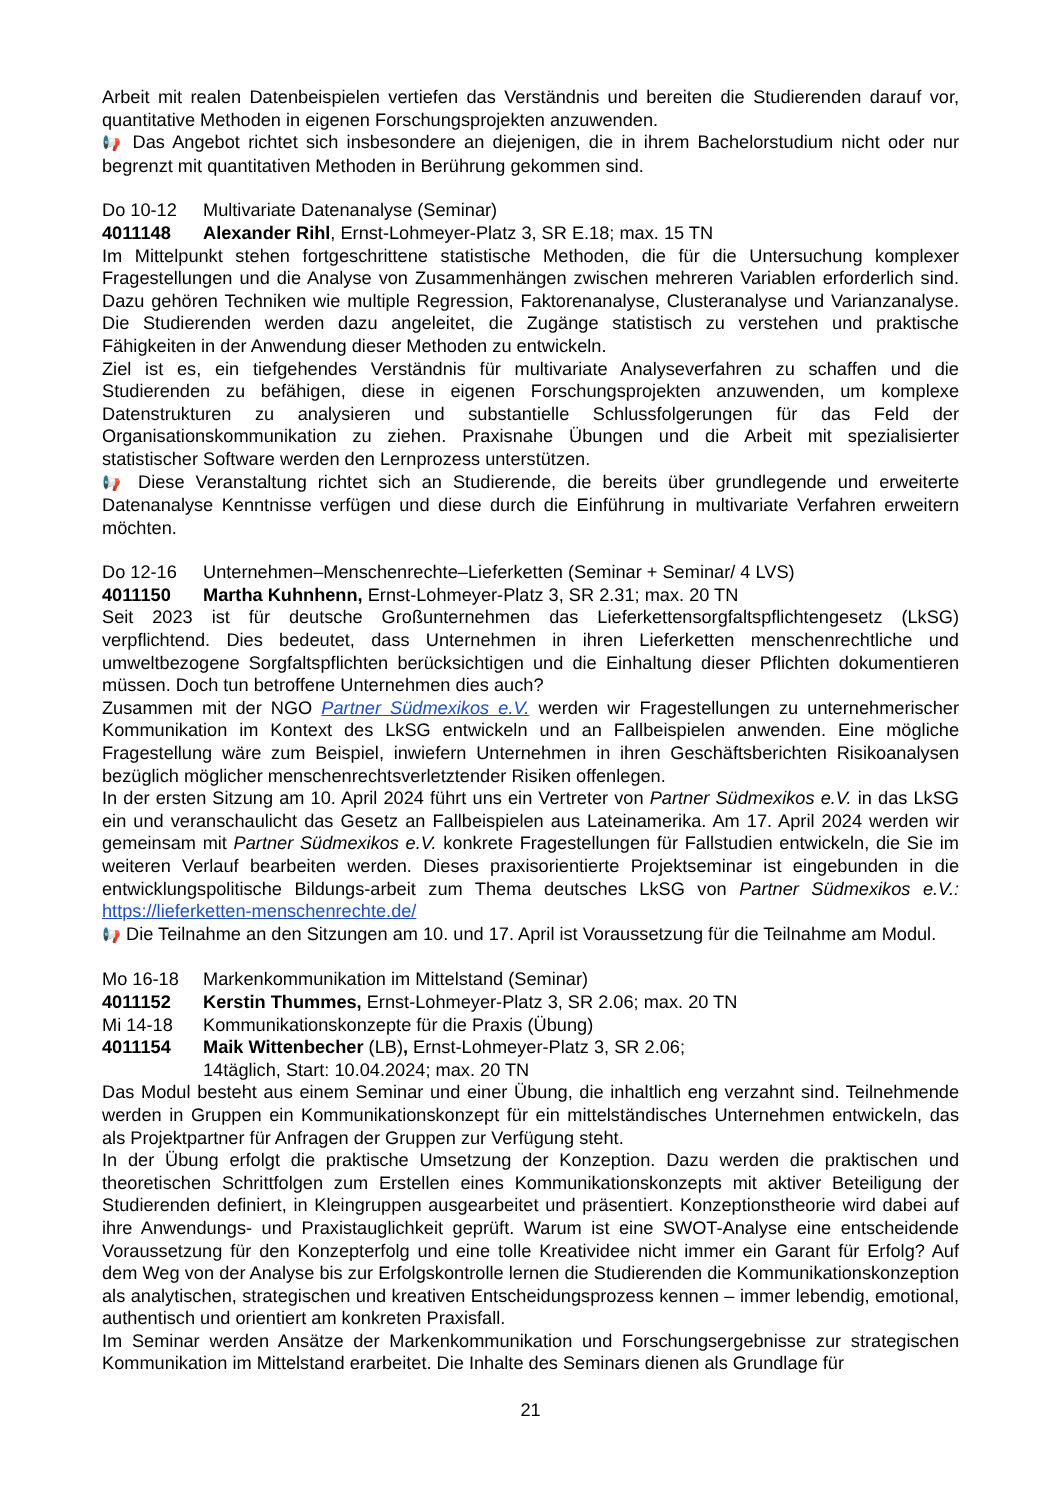Arbeit mit realen Datenbeispielen vertiefen das Verständnis und bereiten die Studierenden darauf vor, quantitative Methoden in eigenen Forschungsprojekten anzuwenden.
📢 Das Angebot richtet sich insbesondere an diejenigen, die in ihrem Bachelorstudium nicht oder nur begrenzt mit quantitativen Methoden in Berührung gekommen sind.
Do 10-12 Multivariate Datenanalyse (Seminar)
4011148 Alexander Rihl, Ernst-Lohmeyer-Platz 3, SR E.18; max. 15 TN
Im Mittelpunkt stehen fortgeschrittene statistische Methoden, die für die Untersuchung komplexer Fragestellungen und die Analyse von Zusammenhängen zwischen mehreren Variablen erforderlich sind. Dazu gehören Techniken wie multiple Regression, Faktorenanalyse, Clusteranalyse und Varianzanalyse. Die Studierenden werden dazu angeleitet, die Zugänge statistisch zu verstehen und praktische Fähigkeiten in der Anwendung dieser Methoden zu entwickeln.
Ziel ist es, ein tiefgehendes Verständnis für multivariate Analyseverfahren zu schaffen und die Studierenden zu befähigen, diese in eigenen Forschungsprojekten anzuwenden, um komplexe Datenstrukturen zu analysieren und substantielle Schlussfolgerungen für das Feld der Organisationskommunikation zu ziehen. Praxisnahe Übungen und die Arbeit mit spezialisierter statistischer Software werden den Lernprozess unterstützen.
📢 Diese Veranstaltung richtet sich an Studierende, die bereits über grundlegende und erweiterte Datenanalyse Kenntnisse verfügen und diese durch die Einführung in multivariate Verfahren erweitern möchten.
Do 12-16 Unternehmen–Menschenrechte–Lieferketten (Seminar + Seminar/ 4 LVS)
4011150 Martha Kuhnhenn, Ernst-Lohmeyer-Platz 3, SR 2.31; max. 20 TN
Seit 2023 ist für deutsche Großunternehmen das Lieferkettensorgfaltspflichtengesetz (LkSG) verpflichtend. Dies bedeutet, dass Unternehmen in ihren Lieferketten menschenrechtliche und umweltbezogene Sorgfaltspflichten berücksichtigen und die Einhaltung dieser Pflichten dokumentieren müssen. Doch tun betroffene Unternehmen dies auch?
Zusammen mit der NGO Partner Südmexikos e.V. werden wir Fragestellungen zu unternehmerischer Kommunikation im Kontext des LkSG entwickeln und an Fallbeispielen anwenden. Eine mögliche Fragestellung wäre zum Beispiel, inwiefern Unternehmen in ihren Geschäftsberichten Risikoanalysen bezüglich möglicher menschenrechtsverletztender Risiken offenlegen.
In der ersten Sitzung am 10. April 2024 führt uns ein Vertreter von Partner Südmexikos e.V. in das LkSG ein und veranschaulicht das Gesetz an Fallbeispielen aus Lateinamerika. Am 17. April 2024 werden wir gemeinsam mit Partner Südmexikos e.V. konkrete Fragestellungen für Fallstudien entwickeln, die Sie im weiteren Verlauf bearbeiten werden. Dieses praxisorientierte Projektseminar ist eingebunden in die entwicklungspolitische Bildungs-arbeit zum Thema deutsches LkSG von Partner Südmexikos e.V.: https://lieferketten-menschenrechte.de/
📢 Die Teilnahme an den Sitzungen am 10. und 17. April ist Voraussetzung für die Teilnahme am Modul.
Mo 16-18 Markenkommunikation im Mittelstand (Seminar)
4011152 Kerstin Thummes, Ernst-Lohmeyer-Platz 3, SR 2.06; max. 20 TN
Mi 14-18 Kommunikationskonzepte für die Praxis (Übung)
4011154 Maik Wittenbecher (LB), Ernst-Lohmeyer-Platz 3, SR 2.06;
14täglich, Start: 10.04.2024; max. 20 TN
Das Modul besteht aus einem Seminar und einer Übung, die inhaltlich eng verzahnt sind. Teilnehmende werden in Gruppen ein Kommunikationskonzept für ein mittelständisches Unternehmen entwickeln, das als Projektpartner für Anfragen der Gruppen zur Verfügung steht.
In der Übung erfolgt die praktische Umsetzung der Konzeption. Dazu werden die praktischen und theoretischen Schrittfolgen zum Erstellen eines Kommunikationskonzepts mit aktiver Beteiligung der Studierenden definiert, in Kleingruppen ausgearbeitet und präsentiert. Konzeptionstheorie wird dabei auf ihre Anwendungs- und Praxistauglichkeit geprüft. Warum ist eine SWOT-Analyse eine entscheidende Voraussetzung für den Konzepterfolg und eine tolle Kreatividee nicht immer ein Garant für Erfolg? Auf dem Weg von der Analyse bis zur Erfolgskontrolle lernen die Studierenden die Kommunikationskonzeption als analytischen, strategischen und kreativen Entscheidungsprozess kennen – immer lebendig, emotional, authentisch und orientiert am konkreten Praxisfall.
Im Seminar werden Ansätze der Markenkommunikation und Forschungsergebnisse zur strategischen Kommunikation im Mittelstand erarbeitet. Die Inhalte des Seminars dienen als Grundlage für
21